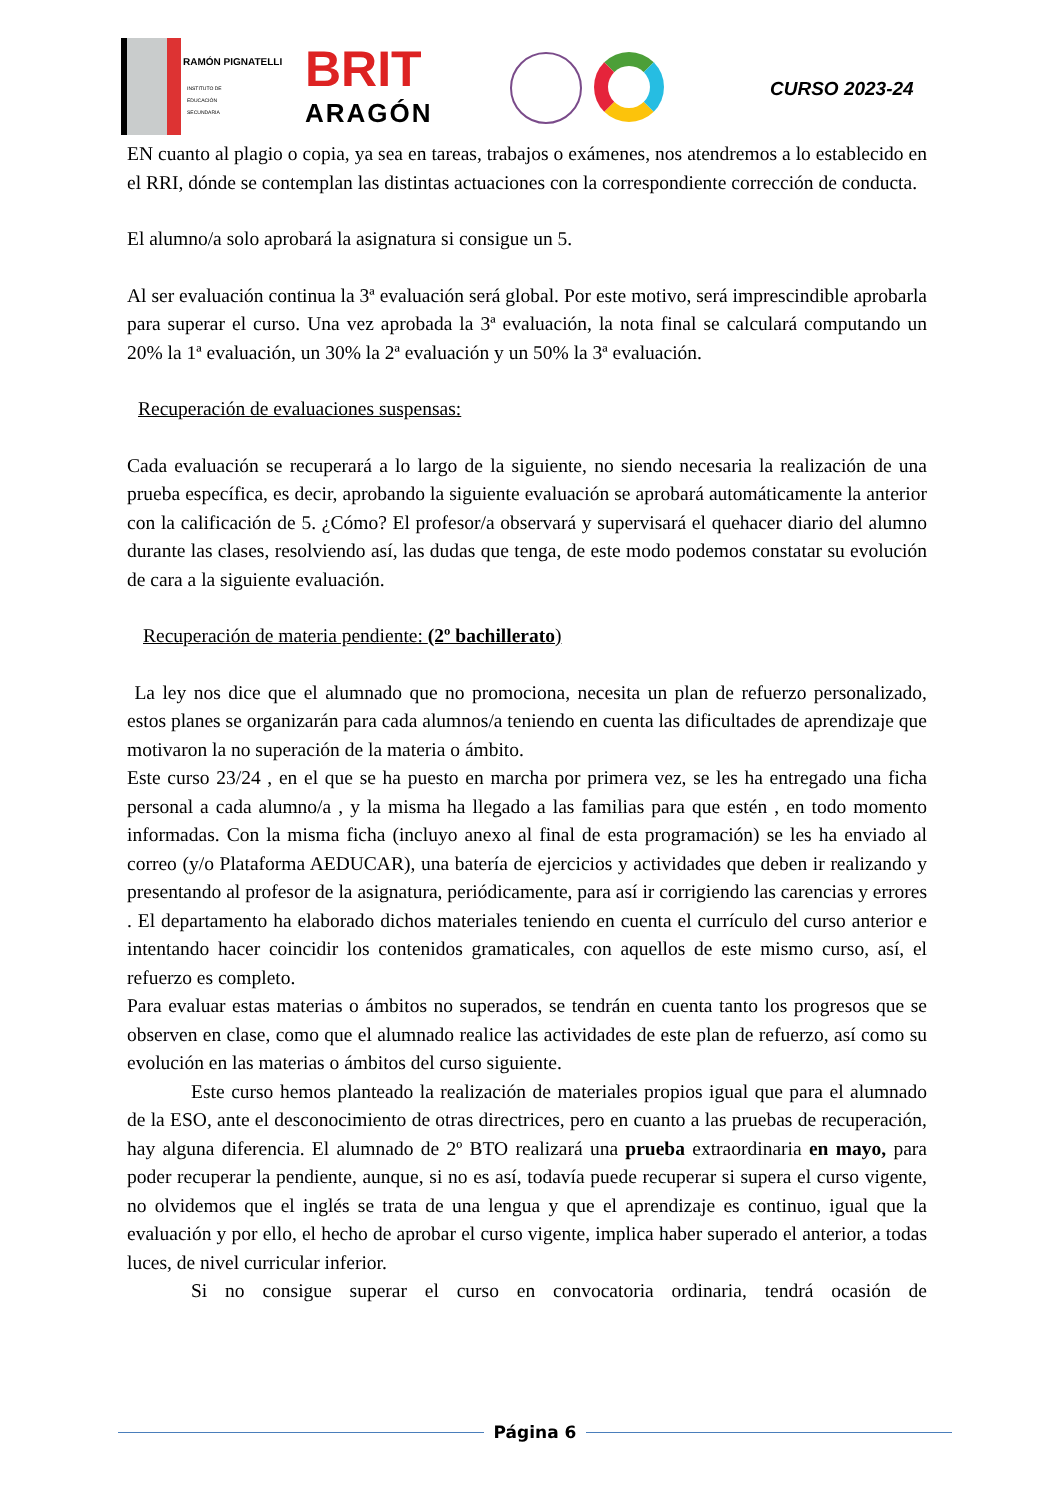RAMÓN PIGNATELLI
INSTITUTO DE
EDUCACIÓN
SECUNDARIA
BRIT
ARAGÓN
CURSO 2023-24
EN cuanto al plagio o copia, ya sea en tareas, trabajos o exámenes, nos atendremos a lo establecido en el RRI, dónde se contemplan las distintas actuaciones con la correspondiente corrección de conducta.
El alumno/a solo aprobará la asignatura si consigue un 5.
Al ser evaluación continua la 3ª evaluación será global. Por este motivo, será imprescindible aprobarla para superar el curso. Una vez aprobada la 3ª evaluación, la nota final se calculará computando un 20% la 1ª evaluación, un 30% la 2ª evaluación y un 50% la 3ª evaluación.
Recuperación de evaluaciones suspensas:
Cada evaluación se recuperará a lo largo de la siguiente, no siendo necesaria la realización de una prueba específica, es decir, aprobando la siguiente evaluación se aprobará automáticamente la anterior con la calificación de 5. ¿Cómo? El profesor/a observará y supervisará el quehacer diario del alumno durante las clases, resolviendo así, las dudas que tenga, de este modo podemos constatar su evolución de cara a la siguiente evaluación.
Recuperación de materia pendiente: (2º bachillerato)
La ley nos dice que el alumnado que no promociona, necesita un plan de refuerzo personalizado, estos planes se organizarán para cada alumnos/a teniendo en cuenta las dificultades de aprendizaje que motivaron la no superación de la materia o ámbito.
Este curso 23/24 , en el que se ha puesto en marcha por primera vez, se les ha entregado una ficha personal a cada alumno/a , y la misma ha llegado a las familias para que estén , en todo momento informadas. Con la misma ficha (incluyo anexo al final de esta programación) se les ha enviado al correo (y/o Plataforma AEDUCAR), una batería de ejercicios y actividades que deben ir realizando y presentando al profesor de la asignatura, periódicamente, para así ir corrigiendo las carencias y errores . El departamento ha elaborado dichos materiales teniendo en cuenta el currículo del curso anterior e intentando hacer coincidir los contenidos gramaticales, con aquellos de este mismo curso, así, el refuerzo es completo.
Para evaluar estas materias o ámbitos no superados, se tendrán en cuenta tanto los progresos que se observen en clase, como que el alumnado realice las actividades de este plan de refuerzo, así como su evolución en las materias o ámbitos del curso siguiente.
Este curso hemos planteado la realización de materiales propios igual que para el alumnado de la ESO, ante el desconocimiento de otras directrices, pero en cuanto a las pruebas de recuperación, hay alguna diferencia. El alumnado de 2º BTO realizará una prueba extraordinaria en mayo, para poder recuperar la pendiente, aunque, si no es así, todavía puede recuperar si supera el curso vigente, no olvidemos que el inglés se trata de una lengua y que el aprendizaje es continuo, igual que la evaluación y por ello, el hecho de aprobar el curso vigente, implica haber superado el anterior, a todas luces, de nivel curricular inferior.
Si no consigue superar el curso en convocatoria ordinaria, tendrá ocasión de
Página 6